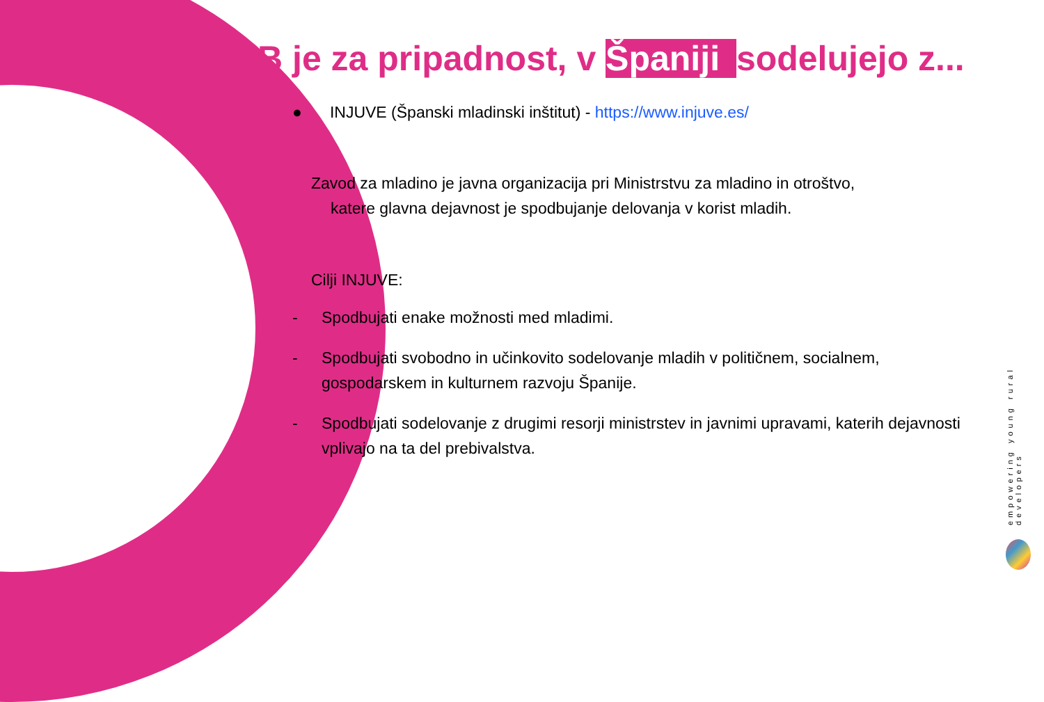B je za pripadnost, v Španiji sodelujejo z...
● INJUVE (Španski mladinski inštitut) - https://www.injuve.es/
Zavod za mladino je javna organizacija pri Ministrstvu za mladino in otroštvo,
katere glavna dejavnost je spodbujanje delovanja v korist mladih.
Cilji INJUVE:
- Spodbujati enake možnosti med mladimi.
- Spodbujati svobodno in učinkovito sodelovanje mladih v političnem, socialnem, gospodarskem in kulturnem razvoju Španije.
- Spodbujati sodelovanje z drugimi resorji ministrstev in javnimi upravami, katerih dejavnosti vplivajo na ta del prebivalstva.
empowering young rural developers